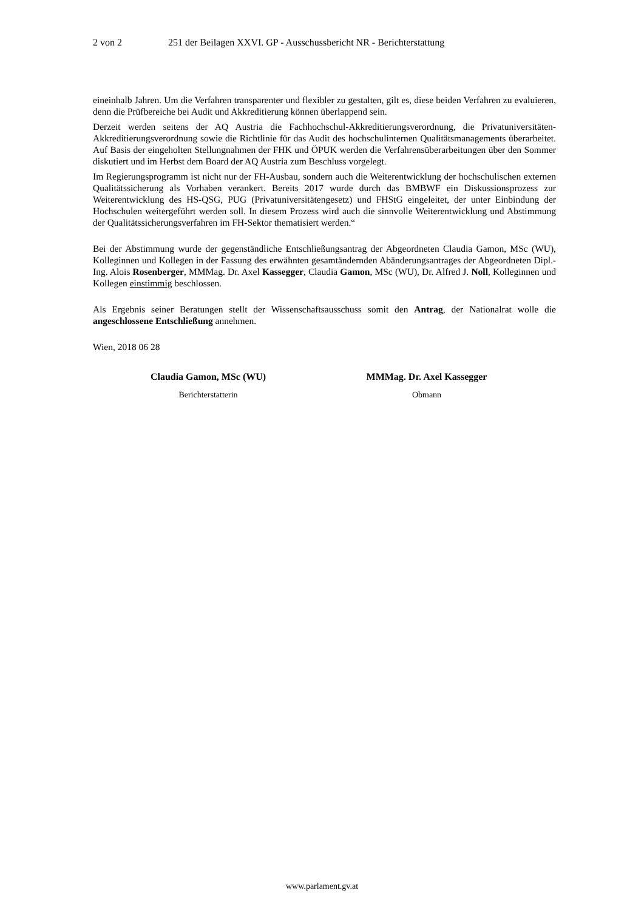2 von 2 251 der Beilagen XXVI. GP - Ausschussbericht NR - Berichterstattung
eineinhalb Jahren. Um die Verfahren transparenter und flexibler zu gestalten, gilt es, diese beiden Verfahren zu evaluieren, denn die Prüfbereiche bei Audit und Akkreditierung können überlappend sein.
Derzeit werden seitens der AQ Austria die Fachhochschul-Akkreditierungsverordnung, die Privatuniversitäten-Akkreditierungsverordnung sowie die Richtlinie für das Audit des hochschulinternen Qualitätsmanagements überarbeitet. Auf Basis der eingeholten Stellungnahmen der FHK und ÖPUK werden die Verfahrensüberarbeitungen über den Sommer diskutiert und im Herbst dem Board der AQ Austria zum Beschluss vorgelegt.
Im Regierungsprogramm ist nicht nur der FH-Ausbau, sondern auch die Weiterentwicklung der hochschulischen externen Qualitätssicherung als Vorhaben verankert. Bereits 2017 wurde durch das BMBWF ein Diskussionsprozess zur Weiterentwicklung des HS-QSG, PUG (Privatuniversitätengesetz) und FHStG eingeleitet, der unter Einbindung der Hochschulen weitergeführt werden soll. In diesem Prozess wird auch die sinnvolle Weiterentwicklung und Abstimmung der Qualitätssicherungsverfahren im FH-Sektor thematisiert werden.“
Bei der Abstimmung wurde der gegenständliche Entschließungsantrag der Abgeordneten Claudia Gamon, MSc (WU), Kolleginnen und Kollegen in der Fassung des erwähnten gesamtändernden Abänderungsantrages der Abgeordneten Dipl.-Ing. Alois Rosenberger, MMMag. Dr. Axel Kassegger, Claudia Gamon, MSc (WU), Dr. Alfred J. Noll, Kolleginnen und Kollegen einstimmig beschlossen.
Als Ergebnis seiner Beratungen stellt der Wissenschaftsausschuss somit den Antrag, der Nationalrat wolle die angeschlossene Entschließung annehmen.
Wien, 2018 06 28
Claudia Gamon, MSc (WU)
Berichterstatterin
MMMag. Dr. Axel Kassegger
Obmann
www.parlament.gv.at